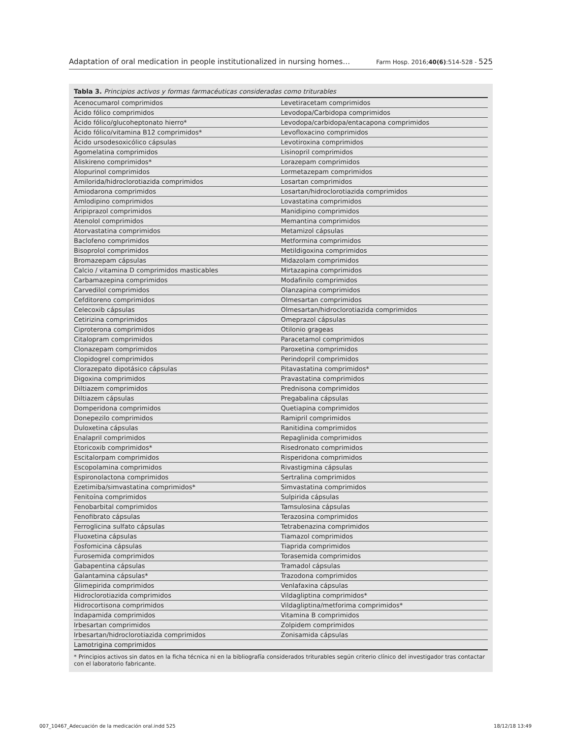Adaptation of oral medication in people institutionalized in nursing homes… Farm Hosp. 2016;40(6):514-528 - 525
Tabla 3. Principios activos y formas farmacéuticas consideradas como triturables
| Acenocumarol comprimidos | Levetiracetam comprimidos |
| Ácido fólico comprimidos | Levodopa/Carbidopa comprimidos |
| Ácido fólico/glucoheptonato hierro* | Levodopa/carbidopa/entacapona comprimidos |
| Ácido fólico/vitamina B12 comprimidos* | Levofloxacino comprimidos |
| Ácido ursodesoxicólico cápsulas | Levotiroxina comprimidos |
| Agomelatina comprimidos | Lisinopril comprimidos |
| Aliskireno comprimidos* | Lorazepam comprimidos |
| Alopurinol comprimidos | Lormetazepam comprimidos |
| Amilorida/hidroclorotiazida comprimidos | Losartan comprimidos |
| Amiodarona comprimidos | Losartan/hidroclorotiazida comprimidos |
| Amlodipino comprimidos | Lovastatina comprimidos |
| Aripiprazol comprimidos | Manidipino comprimidos |
| Atenolol comprimidos | Memantina comprimidos |
| Atorvastatina comprimidos | Metamizol cápsulas |
| Baclofeno comprimidos | Metformina comprimidos |
| Bisoprolol comprimidos | Metildigoxina comprimidos |
| Bromazepam cápsulas | Midazolam comprimidos |
| Calcio / vitamina D comprimidos masticables | Mirtazapina comprimidos |
| Carbamazepina comprimidos | Modafinilo comprimidos |
| Carvedilol comprimidos | Olanzapina comprimidos |
| Cefditoreno comprimidos | Olmesartan comprimidos |
| Celecoxib cápsulas | Olmesartan/hidroclorotiazida comprimidos |
| Cetirizina comprimidos | Omeprazol cápsulas |
| Ciproterona comprimidos | Otilonio grageas |
| Citalopram comprimidos | Paracetamol comprimidos |
| Clonazepam comprimidos | Paroxetina comprimidos |
| Clopidogrel comprimidos | Perindopril comprimidos |
| Clorazepato dipotásico cápsulas | Pitavastatina comprimidos* |
| Digoxina comprimidos | Pravastatina comprimidos |
| Diltiazem comprimidos | Prednisona comprimidos |
| Diltiazem cápsulas | Pregabalina cápsulas |
| Domperidona comprimidos | Quetiapina comprimidos |
| Donepezilo comprimidos | Ramipril comprimidos |
| Duloxetina cápsulas | Ranitidina comprimidos |
| Enalapril comprimidos | Repaglinida comprimidos |
| Etoricoxib comprimidos* | Risedronato comprimidos |
| Escitalorpam comprimidos | Risperidona comprimidos |
| Escopolamina comprimidos | Rivastigmina cápsulas |
| Espironolactona comprimidos | Sertralina comprimidos |
| Ezetimiba/simvastatina comprimidos* | Simvastatina comprimidos |
| Fenitoína comprimidos | Sulpirida cápsulas |
| Fenobarbital comprimidos | Tamsulosina cápsulas |
| Fenofibrato cápsulas | Terazosina comprimidos |
| Ferroglicina sulfato cápsulas | Tetrabenazina comprimidos |
| Fluoxetina cápsulas | Tiamazol comprimidos |
| Fosfomicina cápsulas | Tiaprida comprimidos |
| Furosemida comprimidos | Torasemida comprimidos |
| Gabapentina cápsulas | Tramadol cápsulas |
| Galantamina cápsulas* | Trazodona comprimidos |
| Glimepirida comprimidos | Venlafaxina cápsulas |
| Hidroclorotiazida comprimidos | Vildagliptina comprimidos* |
| Hidrocortisona comprimidos | Vildagliptina/metforima comprimidos* |
| Indapamida comprimidos | Vitamina B comprimidos |
| Irbesartan comprimidos | Zolpidem comprimidos |
| Irbesartan/hidroclorotiazida comprimidos | Zonisamida cápsulas |
| Lamotrigina comprimidos | |
* Principios activos sin datos en la ficha técnica ni en la bibliografía considerados triturables según criterio clínico del investigador tras contactar con el laboratorio fabricante.
007_10467_Adecuación de la medicación oral.indd 525 18/12/18 13:49